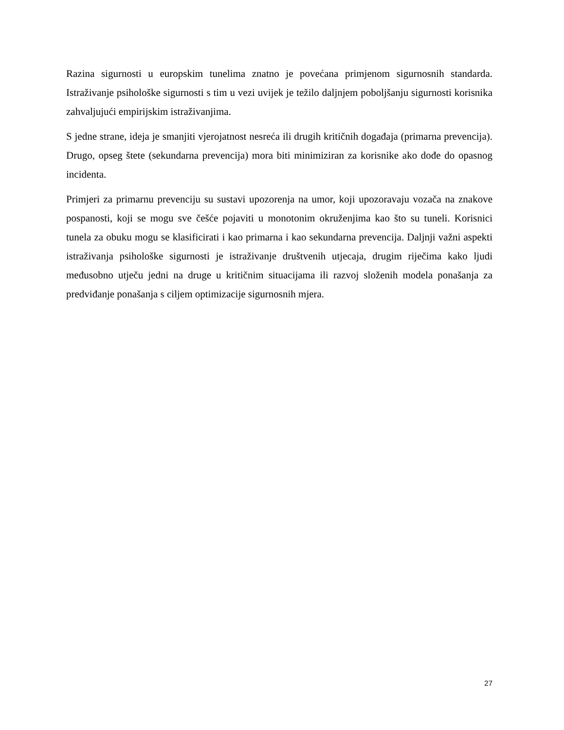Razina sigurnosti u europskim tunelima znatno je povećana primjenom sigurnosnih standarda. Istraživanje psihološke sigurnosti s tim u vezi uvijek je težilo daljnjem poboljšanju sigurnosti korisnika zahvaljujući empirijskim istraživanjima.
S jedne strane, ideja je smanjiti vjerojatnost nesreća ili drugih kritičnih događaja (primarna prevencija). Drugo, opseg štete (sekundarna prevencija) mora biti minimiziran za korisnike ako dođe do opasnog incidenta.
Primjeri za primarnu prevenciju su sustavi upozorenja na umor, koji upozoravaju vozača na znakove pospanosti, koji se mogu sve češće pojaviti u monotonim okruženjima kao što su tuneli. Korisnici tunela za obuku mogu se klasificirati i kao primarna i kao sekundarna prevencija. Daljnji važni aspekti istraživanja psihološke sigurnosti je istraživanje društvenih utjecaja, drugim riječima kako ljudi međusobno utječu jedni na druge u kritičnim situacijama ili razvoj složenih modela ponašanja za predviđanje ponašanja s ciljem optimizacije sigurnosnih mjera.
27